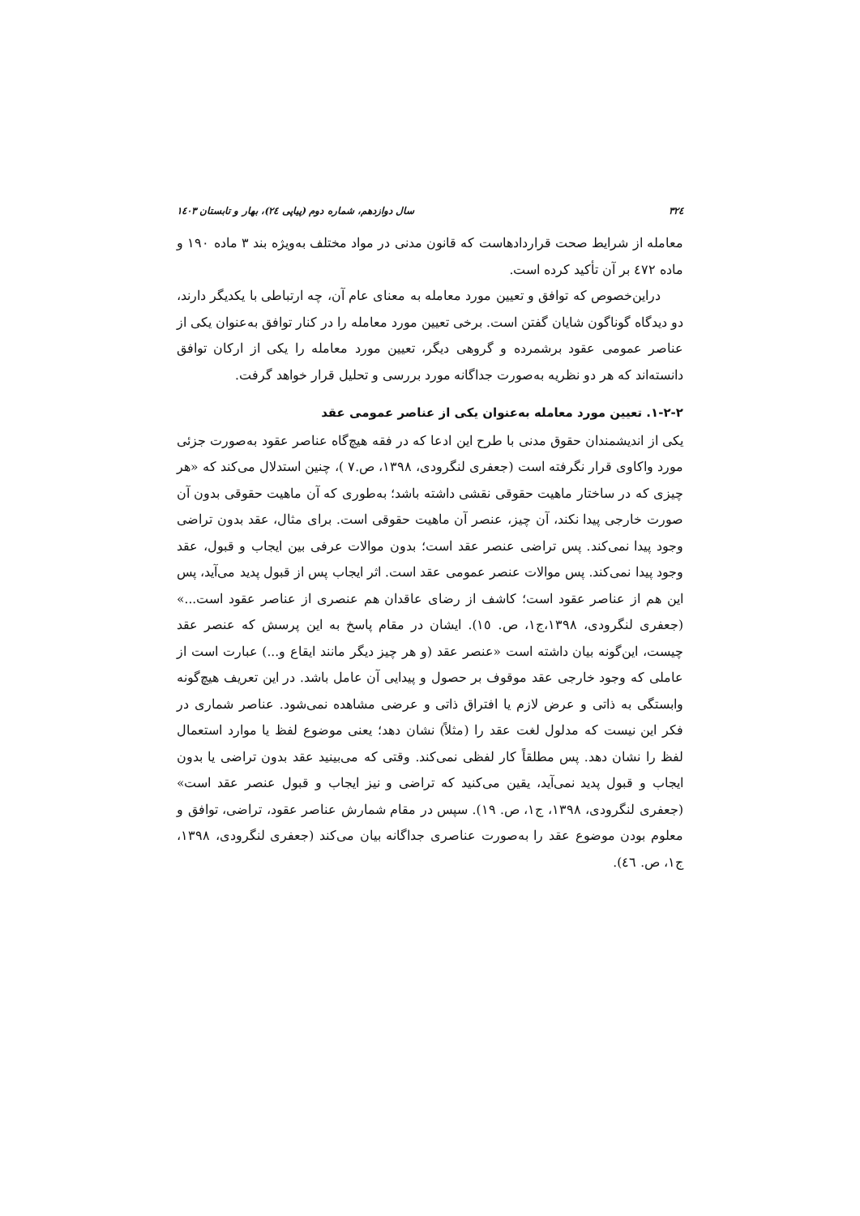٣٢٤ سال دوازدهم، شماره دوم (پیاپی ٢٤)، بهار و تابستان ١٤٠٣
معامله از شرایط صحت قراردادهاست که قانون مدنی در مواد مختلف به‌ویژه بند ٣ ماده ١٩٠ و ماده ٤٧٢ بر آن تأکید کرده است.
دراین‌خصوص که توافق و تعیین مورد معامله به معنای عام آن، چه ارتباطی با یکدیگر دارند، دو دیدگاه گوناگون شایان گفتن است. برخی تعیین مورد معامله را در کنار توافق به‌عنوان یکی از عناصر عمومی عقود برشمرده و گروهی دیگر، تعیین مورد معامله را یکی از ارکان توافق دانسته‌اند که هر دو نظریه به‌صورت جداگانه مورد بررسی و تحلیل قرار خواهد گرفت.
٢-٢-١. تعیین مورد معامله به‌عنوان یکی از عناصر عمومی عقد
یکی از اندیشمندان حقوق مدنی با طرح این ادعا که در فقه هیچ‌گاه عناصر عقود به‌صورت جزئی مورد واکاوی قرار نگرفته است (جعفری لنگرودی، ١٣٩٨، ص.٧ )، چنین استدلال می‌کند که «هر چیزی که در ساختار ماهیت حقوقی نقشی داشته باشد؛ به‌طوری که آن ماهیت حقوقی بدون آن صورت خارجی پیدا نکند، آن چیز، عنصر آن ماهیت حقوقی است. برای مثال، عقد بدون تراضی وجود پیدا نمی‌کند. پس تراضی عنصر عقد است؛ بدون موالات عرفی بین ایجاب و قبول، عقد وجود پیدا نمی‌کند. پس موالات عنصر عمومی عقد است. اثر ایجاب پس از قبول پدید می‌آید، پس این هم از عناصر عقود است؛ کاشف از رضای عاقدان هم عنصری از عناصر عقود است...» (جعفری لنگرودی، ١٣٩٨،ج١، ص. ١٥). ایشان در مقام پاسخ به این پرسش که عنصر عقد چیست، این‌گونه بیان داشته است «عنصر عقد (و هر چیز دیگر مانند ایقاع و...) عبارت است از عاملی که وجود خارجی عقد موقوف بر حصول و پیدایی آن عامل باشد. در این تعریف هیچ‌گونه وابستگی به ذاتی و عرض لازم یا افتراق ذاتی و عرضی مشاهده نمی‌شود. عناصر شماری در فکر این نیست که مدلول لغت عقد را (مثلاً) نشان دهد؛ یعنی موضوع لفظ یا موارد استعمال لفظ را نشان دهد. پس مطلقاً کار لفظی نمی‌کند. وقتی که می‌بینید عقد بدون تراضی یا بدون ایجاب و قبول پدید نمی‌آید، یقین می‌کنید که تراضی و نیز ایجاب و قبول عنصر عقد است» (جعفری لنگرودی، ١٣٩٨، ج١، ص. ١٩). سپس در مقام شمارش عناصر عقود، تراضی، توافق و معلوم بودن موضوع عقد را به‌صورت عناصری جداگانه بیان می‌کند (جعفری لنگرودی، ١٣٩٨، ج١، ص. ٤٦).